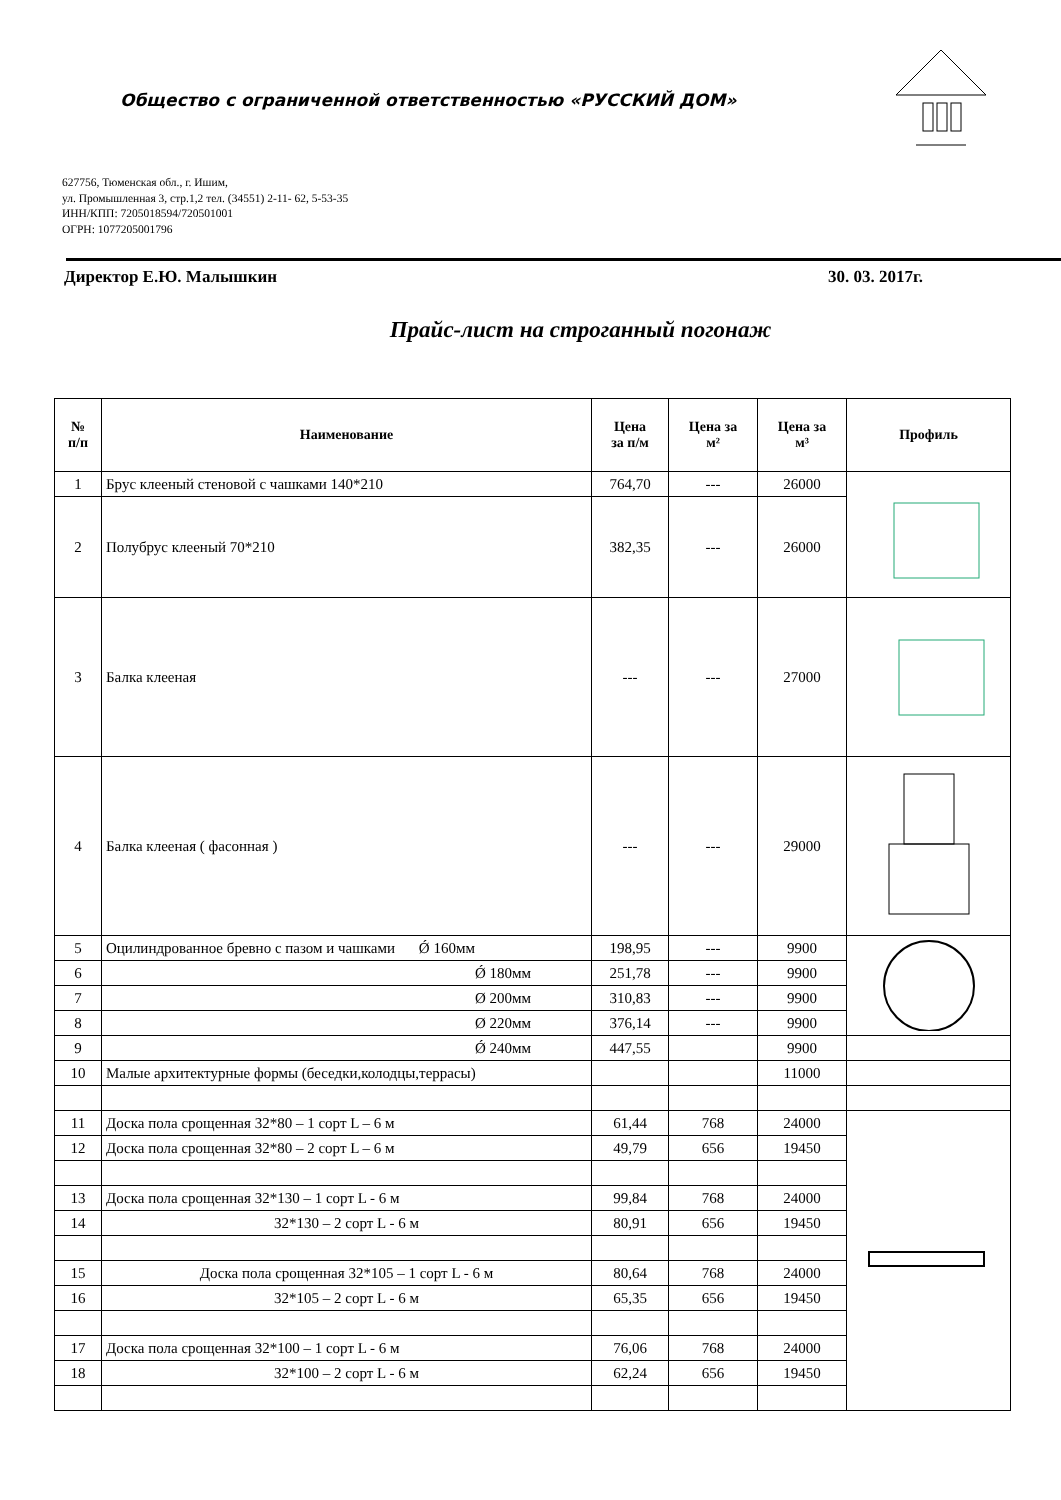Общество с ограниченной ответственностью «РУССКИЙ ДОМ»
627756, Тюменская обл., г. Ишим,
ул. Промышленная 3, стр.1,2 тел. (34551) 2-11- 62, 5-53-35
ИНН/КПП: 7205018594/720501001
ОГРН: 1077205001796
Директор Е.Ю. Малышкин 30. 03. 2017г.
Прайс-лист на строганный погонаж
| № п/п | Наименование | Цена за п/м | Цена за м² | Цена за м³ | Профиль |
| --- | --- | --- | --- | --- | --- |
| 1 | Брус клееный стеновой с чашками 140*210 | 764,70 | --- | 26000 | |
| 2 | Полубрус клееный 70*210 | 382,35 | --- | 26000 | |
| 3 | Балка клееная | --- | --- | 27000 | |
| 4 | Балка клееная ( фасонная ) | --- | --- | 29000 | |
| 5 | Оцилиндрованное бревно с пазом и чашками Ǿ 160мм | 198,95 | --- | 9900 | |
| 6 | Ǿ 180мм | 251,78 | --- | 9900 | |
| 7 | Ø 200мм | 310,83 | --- | 9900 | |
| 8 | Ø 220мм | 376,14 | --- | 9900 | |
| 9 | Ǿ 240мм | 447,55 | | 9900 | |
| 10 | Малые архитектурные формы (беседки,колодцы,террасы) | | | 11000 | |
| 11 | Доска пола сроще​нная 32*80 – 1 сорт L – 6 м | 61,44 | 768 | 24000 | |
| 12 | Доска пола сроще​нная 32*80 – 2 сорт L – 6 м | 49,79 | 656 | 19450 | |
| 13 | Доска пола сроще​нная 32*130 – 1 сорт L - 6 м | 99,84 | 768 | 24000 | |
| 14 | 32*130 – 2 сорт L - 6 м | 80,91 | 656 | 19450 | |
| 15 | Доска пола сроще​нная 32*105 – 1 сорт L - 6 м | 80,64 | 768 | 24000 | |
| 16 | 32*105 – 2 сорт L - 6 м | 65,35 | 656 | 19450 | |
| 17 | Доска пола сроще​нная 32*100 – 1 сорт L - 6 м | 76,06 | 768 | 24000 | |
| 18 | 32*100 – 2 сорт L - 6 м | 62,24 | 656 | 19450 | |